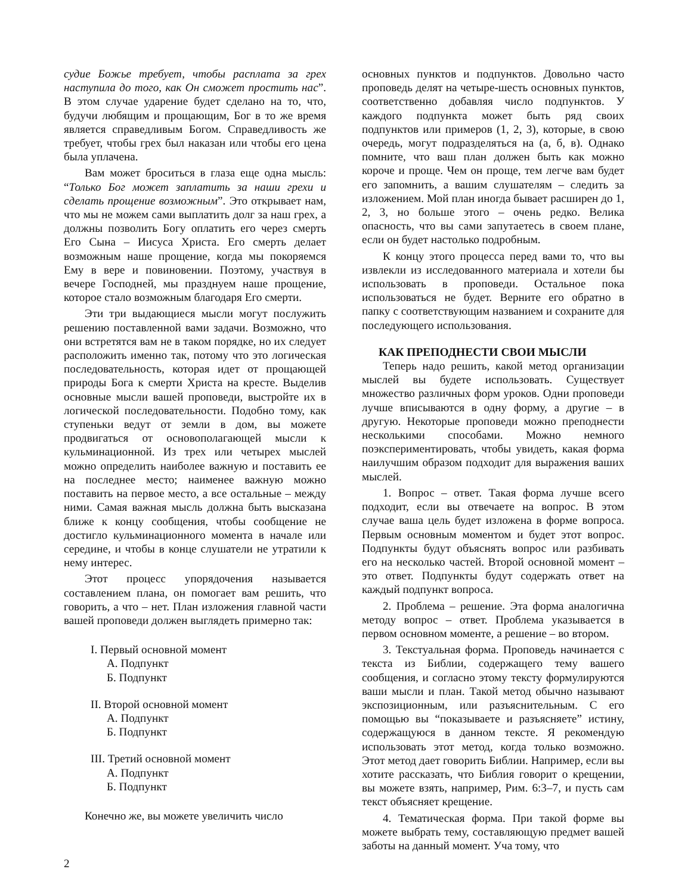судие Божье требует, чтобы расплата за грех наступила до того, как Он сможет простить нас”. В этом случае ударение будет сделано на то, что, будучи любящим и прощающим, Бог в то же время является справедливым Богом. Справедливость же требует, чтобы грех был наказан или чтобы его цена была уплачена.
Вам может броситься в глаза еще одна мысль: “Только Бог может заплатить за наши грехи и сделать прощение возможным”. Это открывает нам, что мы не можем сами выплатить долг за наш грех, а должны позволить Богу оплатить его через смерть Его Сына – Иисуса Христа. Его смерть делает возможным наше прощение, когда мы покоряемся Ему в вере и повиновении. Поэтому, участвуя в вечере Господней, мы празднуем наше прощение, которое стало возможным благодаря Его смерти.
Эти три выдающиеся мысли могут послужить решению поставленной вами задачи. Возможно, что они встретятся вам не в таком порядке, но их следует расположить именно так, потому что это логическая последовательность, которая идет от прощающей природы Бога к смерти Христа на кресте. Выделив основные мысли вашей проповеди, выстройте их в логической последовательности. Подобно тому, как ступеньки ведут от земли в дом, вы можете продвигаться от основополагающей мысли к кульминационной. Из трех или четырех мыслей можно определить наиболее важную и поставить ее на последнее место; наименее важную можно поставить на первое место, а все остальные – между ними. Самая важная мысль должна быть высказана ближе к концу сообщения, чтобы сообщение не достигло кульминационного момента в начале или середине, и чтобы в конце слушатели не утратили к нему интерес.
Этот процесс упорядочения называется составлением плана, он помогает вам решить, что говорить, а что – нет. План изложения главной части вашей проповеди должен выглядеть примерно так:
I. Первый основной момент
А. Подпункт
Б. Подпункт
II. Второй основной момент
А. Подпункт
Б. Подпункт
III. Третий основной момент
А. Подпункт
Б. Подпункт
Конечно же, вы можете увеличить число
основных пунктов и подпунктов. Довольно часто проповедь делят на четыре-шесть основных пунктов, соответственно добавляя число подпунктов. У каждого подпункта может быть ряд своих подпунктов или примеров (1, 2, 3), которые, в свою очередь, могут подразделяться на (а, б, в). Однако помните, что ваш план должен быть как можно короче и проще. Чем он проще, тем легче вам будет его запомнить, а вашим слушателям – следить за изложением. Мой план иногда бывает расширен до 1, 2, 3, но больше этого – очень редко. Велика опасность, что вы сами запутаетесь в своем плане, если он будет настолько подробным.
К концу этого процесса перед вами то, что вы извлекли из исследованного материала и хотели бы использовать в проповеди. Остальное пока использоваться не будет. Верните его обратно в папку с соответствующим названием и сохраните для последующего использования.
КАК ПРЕПОДНЕСТИ СВОИ МЫСЛИ
Теперь надо решить, какой метод организации мыслей вы будете использовать. Существует множество различных форм уроков. Одни проповеди лучше вписываются в одну форму, а другие – в другую. Некоторые проповеди можно преподнести несколькими способами. Можно немного поэкспериментировать, чтобы увидеть, какая форма наилучшим образом подходит для выражения ваших мыслей.
1. Вопрос – ответ. Такая форма лучше всего подходит, если вы отвечаете на вопрос. В этом случае ваша цель будет изложена в форме вопроса. Первым основным моментом и будет этот вопрос. Подпункты будут объяснять вопрос или разбивать его на несколько частей. Второй основной момент – это ответ. Подпункты будут содержать ответ на каждый подпункт вопроса.
2. Проблема – решение. Эта форма аналогична методу вопрос – ответ. Проблема указывается в первом основном моменте, а решение – во втором.
3. Текстуальная форма. Проповедь начинается с текста из Библии, содержащего тему вашего сообщения, и согласно этому тексту формулируются ваши мысли и план. Такой метод обычно называют экспозиционным, или разъяснительным. С его помощью вы “показываете и разъясняете” истину, содержащуюся в данном тексте. Я рекомендую использовать этот метод, когда только возможно. Этот метод дает говорить Библии. Например, если вы хотите рассказать, что Библия говорит о крещении, вы можете взять, например, Рим. 6:3–7, и пусть сам текст объясняет крещение.
4. Тематическая форма. При такой форме вы можете выбрать тему, составляющую предмет вашей заботы на данный момент. Уча тому, что
2